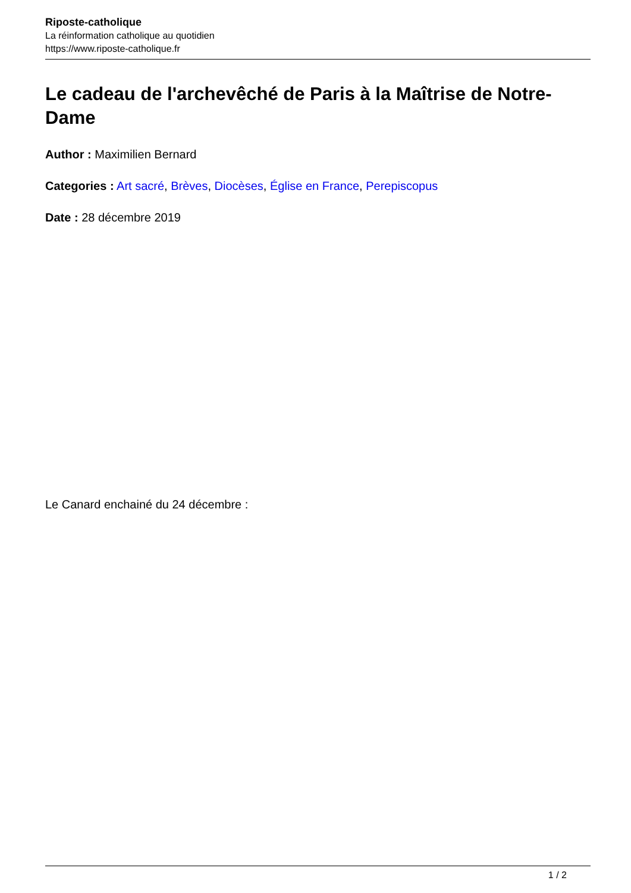Riposte-catholique
La réinformation catholique au quotidien
https://www.riposte-catholique.fr
Le cadeau de l'archevêché de Paris à la Maîtrise de Notre-Dame
Author : Maximilien Bernard
Categories : Art sacré, Brèves, Diocèses, Église en France, Perepiscopus
Date : 28 décembre 2019
Le Canard enchainé du 24 décembre :
1 / 2